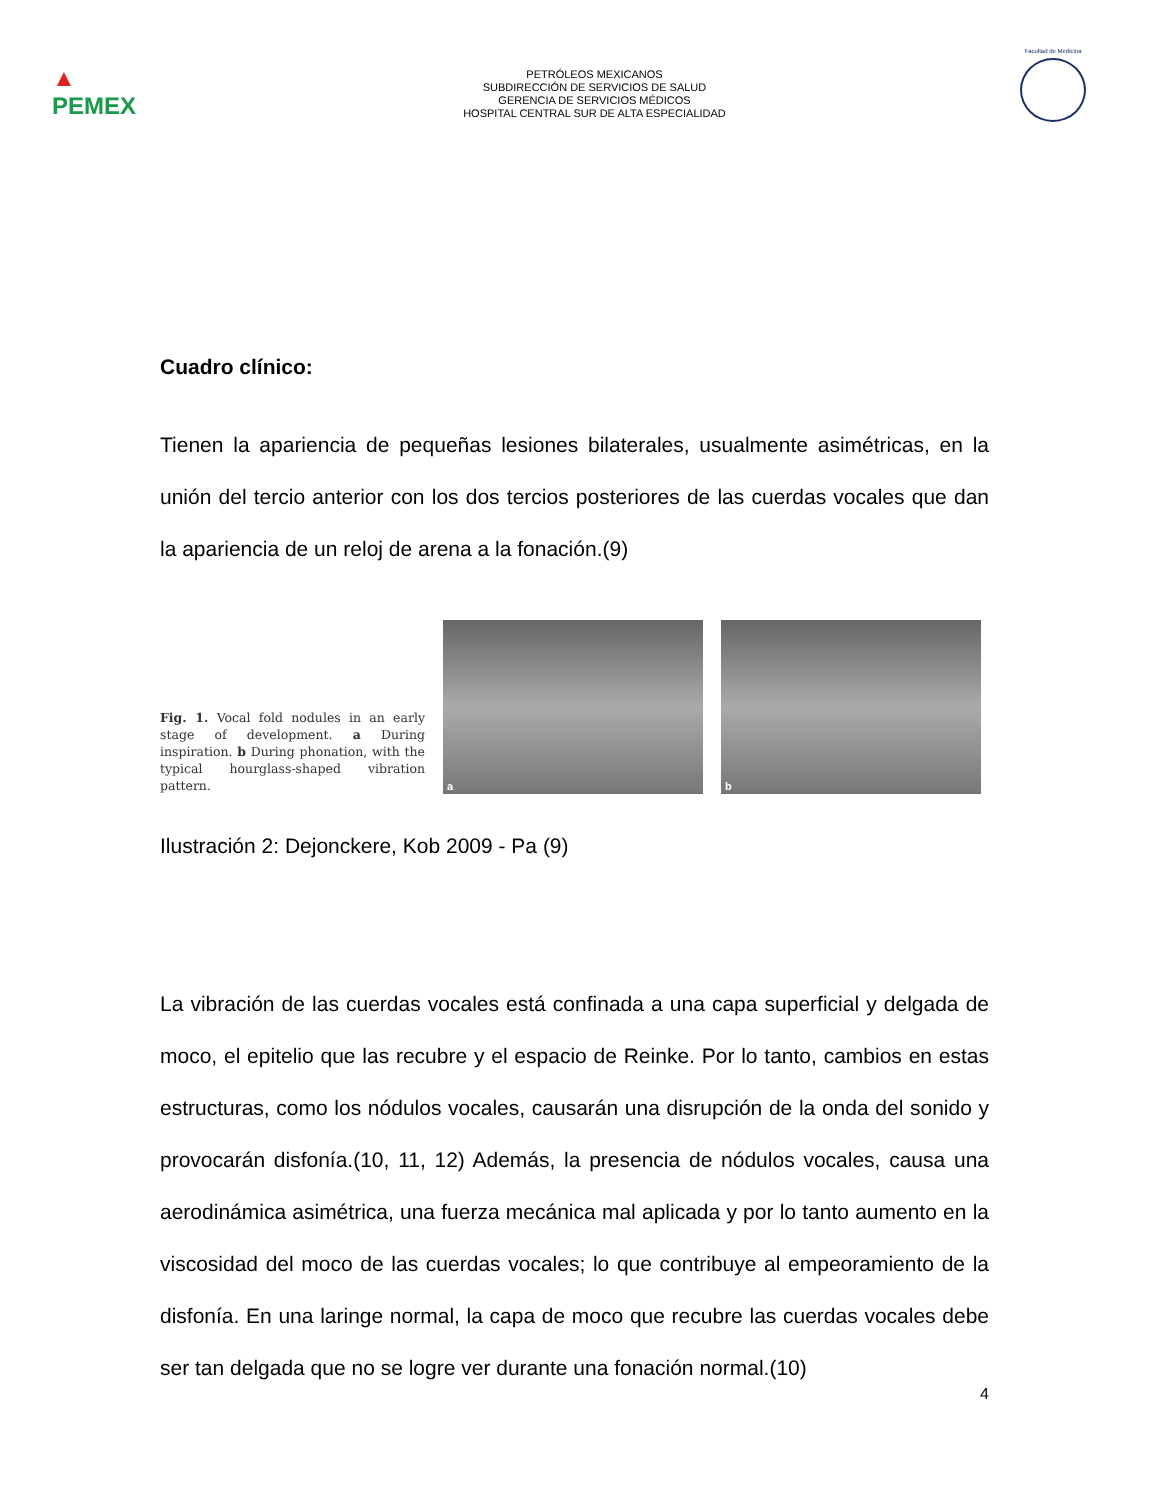▲
PEMEX
PETRÓLEOS MEXICANOS
SUBDIRECCIÓN DE SERVICIOS DE SALUD
GERENCIA DE SERVICIOS MÉDICOS
HOSPITAL CENTRAL SUR DE ALTA ESPECIALIDAD
Facultad de Medicina
Cuadro clínico:
Tienen la apariencia de pequeñas lesiones bilaterales, usualmente asimétricas, en la unión del tercio anterior con los dos tercios posteriores de las cuerdas vocales que dan la apariencia de un reloj de arena a la fonación.(9)
Fig. 1. Vocal fold nodules in an early stage of development. a During inspiration. b During phonation, with the typical hourglass-shaped vibration pattern.
a
b
Ilustración 2: Dejonckere, Kob 2009 - Pa (9)
La vibración de las cuerdas vocales está confinada a una capa superficial y delgada de moco, el epitelio que las recubre y el espacio de Reinke. Por lo tanto, cambios en estas estructuras, como los nódulos vocales, causarán una disrupción de la onda del sonido y provocarán disfonía.(10, 11, 12) Además, la presencia de nódulos vocales, causa una aerodinámica asimétrica, una fuerza mecánica mal aplicada y por lo tanto aumento en la viscosidad del moco de las cuerdas vocales; lo que contribuye al empeoramiento de la disfonía. En una laringe normal, la capa de moco que recubre las cuerdas vocales debe ser tan delgada que no se logre ver durante una fonación normal.(10)
4